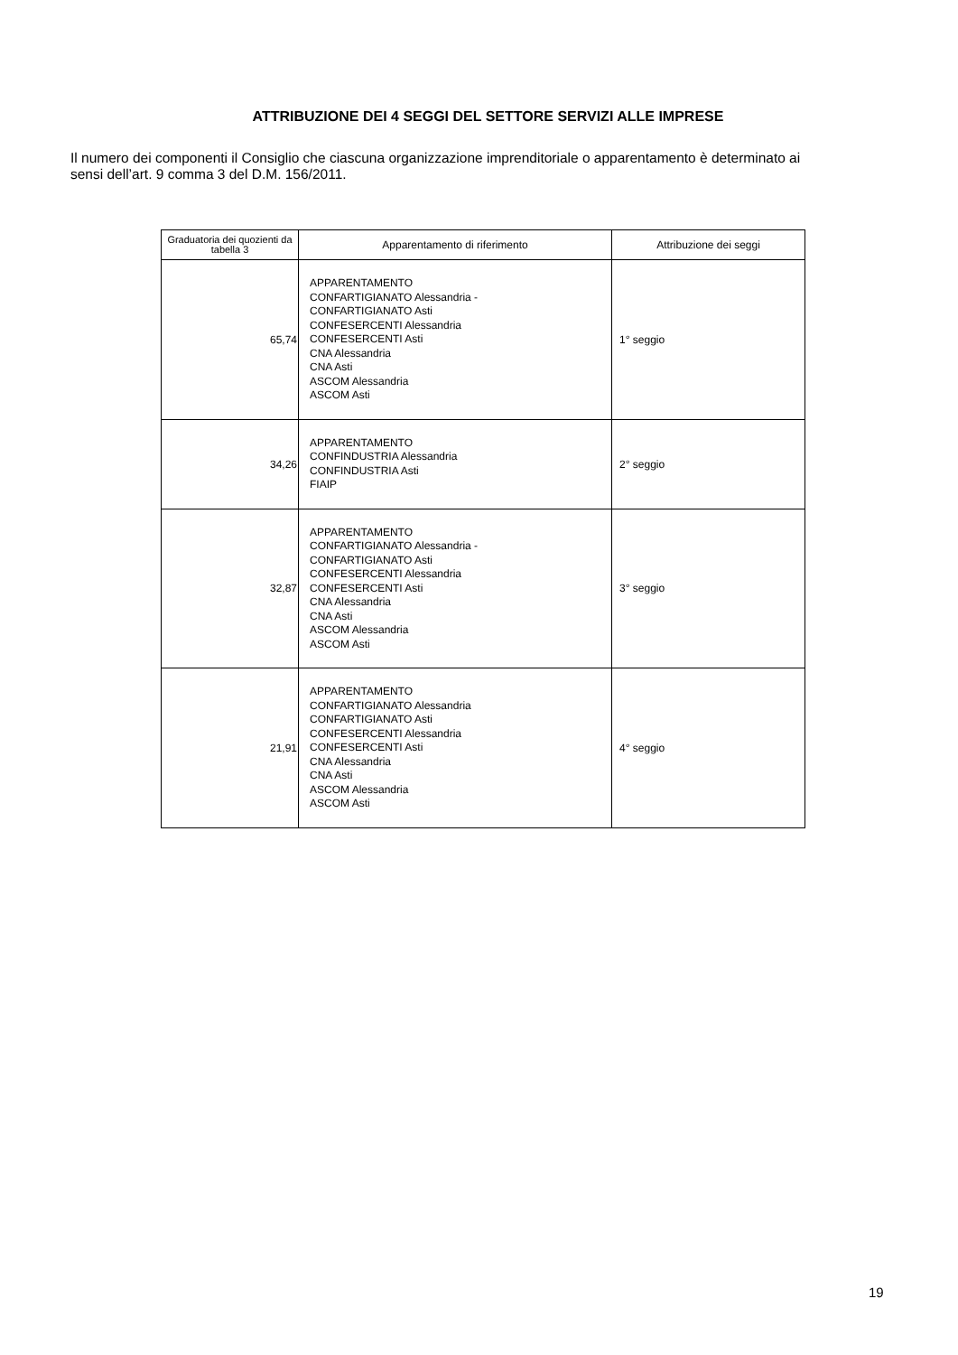ATTRIBUZIONE DEI 4 SEGGI DEL SETTORE SERVIZI ALLE IMPRESE
Il numero dei componenti il Consiglio che ciascuna organizzazione imprenditoriale o apparentamento è determinato ai sensi dell’art. 9 comma 3 del D.M. 156/2011.
| Graduatoria dei quozienti da tabella 3 | Apparentamento di riferimento | Attribuzione dei seggi |
| --- | --- | --- |
| 65,74 | APPARENTAMENTO CONFARTIGIANATO Alessandria - CONFARTIGIANATO Asti CONFESERCENTI Alessandria CONFESERCENTI Asti CNA Alessandria CNA Asti ASCOM Alessandria ASCOM Asti | 1° seggio |
| 34,26 | APPARENTAMENTO CONFINDUSTRIA Alessandria CONFINDUSTRIA Asti FIAIP | 2° seggio |
| 32,87 | APPARENTAMENTO CONFARTIGIANATO Alessandria - CONFARTIGIANATO Asti CONFESERCENTI Alessandria CONFESERCENTI Asti CNA Alessandria CNA Asti ASCOM Alessandria ASCOM Asti | 3° seggio |
| 21,91 | APPARENTAMENTO CONFARTIGIANATO Alessandria CONFARTIGIANATO Asti CONFESERCENTI Alessandria CONFESERCENTI Asti CNA Alessandria CNA Asti ASCOM Alessandria ASCOM Asti | 4° seggio |
19